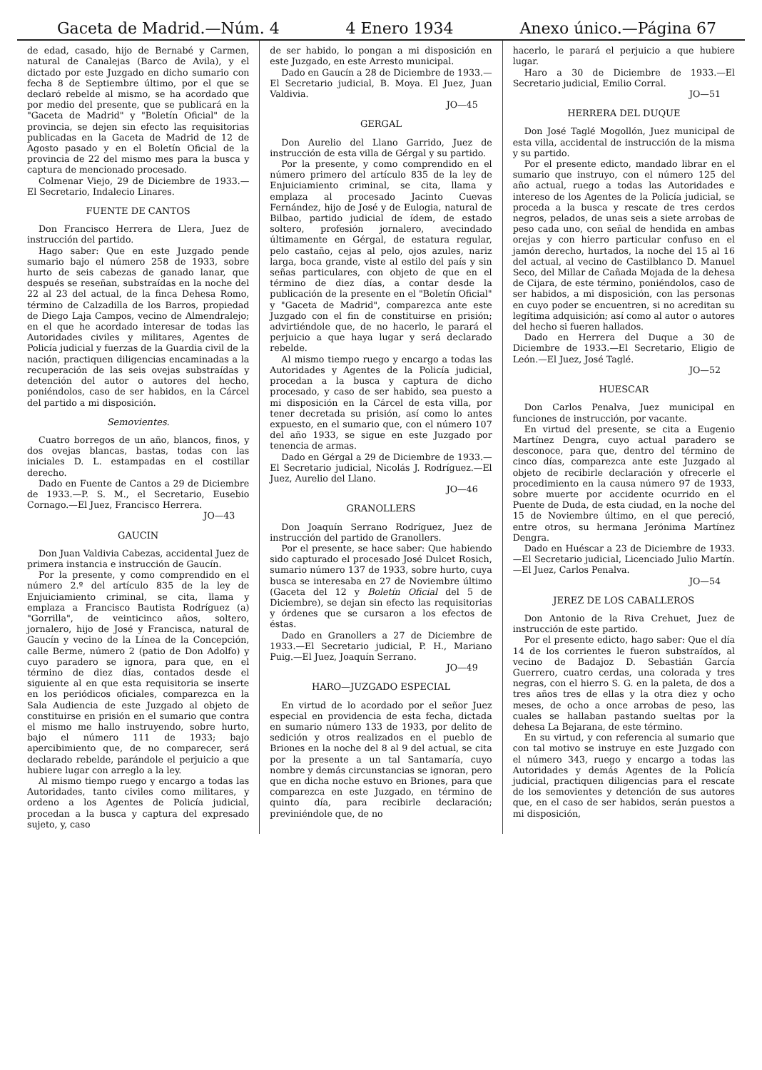Gaceta de Madrid.—Núm. 4 4 Enero 1934 Anexo único.—Página 67
de edad, casado, hijo de Bernabé y Carmen, natural de Canalejas (Barco de Avila), y el dictado por este Juzgado en dicho sumario con fecha 8 de Septiembre último, por el que se declaró rebelde al mismo, se ha acordado que por medio del presente, que se publicará en la "Gaceta de Madrid" y "Boletín Oficial" de la provincia, se dejen sin efecto las requisitorias publicadas en la Gaceta de Madrid de 12 de Agosto pasado y en el Boletín Oficial de la provincia de 22 del mismo mes para la busca y captura de mencionado procesado.
Colmenar Viejo, 29 de Diciembre de 1933.—El Secretario, Indalecio Linares.
FUENTE DE CANTOS
Don Francisco Herrera de Llera, Juez de instrucción del partido.
Hago saber: Que en este Juzgado pende sumario bajo el número 258 de 1933, sobre hurto de seis cabezas de ganado lanar, que después se reseñan, substraídas en la noche del 22 al 23 del actual, de la finca Dehesa Romo, término de Calzadilla de los Barros, propiedad de Diego Laja Campos, vecino de Almendralejo; en el que he acordado interesar de todas las Autoridades civiles y militares, Agentes de Policía judicial y fuerzas de la Guardia civil de la nación, practiquen diligencias encaminadas a la recuperación de las seis ovejas substraídas y detención del autor o autores del hecho, poniéndolos, caso de ser habidos, en la Cárcel del partido a mi disposición.
Semovientes.
Cuatro borregos de un año, blancos, finos, y dos ovejas blancas, bastas, todas con las iniciales D. L. estampadas en el costillar derecho.
Dado en Fuente de Cantos a 29 de Diciembre de 1933.—P. S. M., el Secretario, Eusebio Cornago.—El Juez, Francisco Herrera.
JO—43
GAUCIN
Don Juan Valdivia Cabezas, accidental Juez de primera instancia e instrucción de Gaucín.
Por la presente, y como comprendido en el número 2.º del artículo 835 de la ley de Enjuiciamiento criminal, se cita, llama y emplaza a Francisco Bautista Rodríguez (a) "Gorrilla", de veinticinco años, soltero, jornalero, hijo de José y Francisca, natural de Gaucín y vecino de la Línea de la Concepción, calle Berme, número 2 (patio de Don Adolfo) y cuyo paradero se ignora, para que, en el término de diez días, contados desde el siguiente al en que esta requisitoria se inserte en los periódicos oficiales, comparezca en la Sala Audiencia de este Juzgado al objeto de constituirse en prisión en el sumario que contra el mismo me hallo instruyendo, sobre hurto, bajo el número 111 de 1933; bajo apercibimiento que, de no comparecer, será declarado rebelde, parándole el perjuicio a que hubiere lugar con arreglo a la ley.
Al mismo tiempo ruego y encargo a todas las Autoridades, tanto civiles como militares, y ordeno a los Agentes de Policía judicial, procedan a la busca y captura del expresado sujeto, y, caso
de ser habido, lo pongan a mi disposición en este Juzgado, en este Arresto municipal.
Dado en Gaucín a 28 de Diciembre de 1933.—El Secretario judicial, B. Moya. El Juez, Juan Valdivia.
JO—45
GERGAL
Don Aurelio del Llano Garrido, Juez de instrucción de esta villa de Gérgal y su partido.
Por la presente, y como comprendido en el número primero del artículo 835 de la ley de Enjuiciamiento criminal, se cita, llama y emplaza al procesado Jacinto Cuevas Fernández, hijo de José y de Eulogia, natural de Bilbao, partido judicial de ídem, de estado soltero, profesión jornalero, avecindado últimamente en Gérgal, de estatura regular, pelo castaño, cejas al pelo, ojos azules, nariz larga, boca grande, viste al estilo del país y sin señas particulares, con objeto de que en el término de diez días, a contar desde la publicación de la presente en el "Boletín Oficial" y "Gaceta de Madrid", comparezca ante este Juzgado con el fin de constituirse en prisión; advirtiéndole que, de no hacerlo, le parará el perjuicio a que haya lugar y será declarado rebelde.
Al mismo tiempo ruego y encargo a todas las Autoridades y Agentes de la Policía judicial, procedan a la busca y captura de dicho procesado, y caso de ser habido, sea puesto a mi disposición en la Cárcel de esta villa, por tener decretada su prisión, así como lo antes expuesto, en el sumario que, con el número 107 del año 1933, se sigue en este Juzgado por tenencia de armas.
Dado en Gérgal a 29 de Diciembre de 1933.—El Secretario judicial, Nicolás J. Rodríguez.—El Juez, Aurelio del Llano.
JO—46
GRANOLLERS
Don Joaquín Serrano Rodríguez, Juez de instrucción del partido de Granollers.
Por el presente, se hace saber: Que habiendo sido capturado el procesado José Dulcet Rosich, sumario número 137 de 1933, sobre hurto, cuya busca se interesaba en 27 de Noviembre último (Gaceta del 12 y Boletín Oficial del 5 de Diciembre), se dejan sin efecto las requisitorias y órdenes que se cursaron a los efectos de éstas.
Dado en Granollers a 27 de Diciembre de 1933.—El Secretario judicial, P. H., Mariano Puig.—El Juez, Joaquín Serrano.
JO—49
HARO—JUZGADO ESPECIAL
En virtud de lo acordado por el señor Juez especial en providencia de esta fecha, dictada en sumario número 133 de 1933, por delito de sedición y otros realizados en el pueblo de Briones en la noche del 8 al 9 del actual, se cita por la presente a un tal Santamaría, cuyo nombre y demás circunstancias se ignoran, pero que en dicha noche estuvo en Briones, para que comparezca en este Juzgado, en término de quinto día, para recibirle declaración; previniéndole que, de no
hacerlo, le parará el perjuicio a que hubiere lugar.
Haro a 30 de Diciembre de 1933.—El Secretario judicial, Emilio Corral.
JO—51
HERRERA DEL DUQUE
Don José Taglé Mogollón, Juez municipal de esta villa, accidental de instrucción de la misma y su partido.
Por el presente edicto, mandado librar en el sumario que instruyo, con el número 125 del año actual, ruego a todas las Autoridades e intereso de los Agentes de la Policía judicial, se proceda a la busca y rescate de tres cerdos negros, pelados, de unas seis a siete arrobas de peso cada uno, con señal de hendida en ambas orejas y con hierro particular confuso en el jamón derecho, hurtados, la noche del 15 al 16 del actual, al vecino de Castilblanco D. Manuel Seco, del Millar de Cañada Mojada de la dehesa de Cijara, de este término, poniéndolos, caso de ser habidos, a mi disposición, con las personas en cuyo poder se encuentren, si no acreditan su legítima adquisición; así como al autor o autores del hecho si fueren hallados.
Dado en Herrera del Duque a 30 de Diciembre de 1933.—El Secretario, Eligio de León.—El Juez, José Taglé.
JO—52
HUESCAR
Don Carlos Penalva, Juez municipal en funciones de instrucción, por vacante.
En virtud del presente, se cita a Eugenio Martínez Dengra, cuyo actual paradero se desconoce, para que, dentro del término de cinco días, comparezca ante este Juzgado al objeto de recibirle declaración y ofrecerle el procedimiento en la causa número 97 de 1933, sobre muerte por accidente ocurrido en el Puente de Duda, de esta ciudad, en la noche del 15 de Noviembre último, en el que pereció, entre otros, su hermana Jerónima Martínez Dengra.
Dado en Huéscar a 23 de Diciembre de 1933.—El Secretario judicial, Licenciado Julio Martín.—El Juez, Carlos Penalva.
JO—54
JEREZ DE LOS CABALLEROS
Don Antonio de la Riva Crehuet, Juez de instrucción de este partido.
Por el presente edicto, hago saber: Que el día 14 de los corrientes le fueron substraídos, al vecino de Badajoz D. Sebastián García Guerrero, cuatro cerdas, una colorada y tres negras, con el hierro S. G. en la paleta, de dos a tres años tres de ellas y la otra diez y ocho meses, de ocho a once arrobas de peso, las cuales se hallaban pastando sueltas por la dehesa La Bejarana, de este término.
En su virtud, y con referencia al sumario que con tal motivo se instruye en este Juzgado con el número 343, ruego y encargo a todas las Autoridades y demás Agentes de la Policía judicial, practiquen diligencias para el rescate de los semovientes y detención de sus autores que, en el caso de ser habidos, serán puestos a mi disposición,